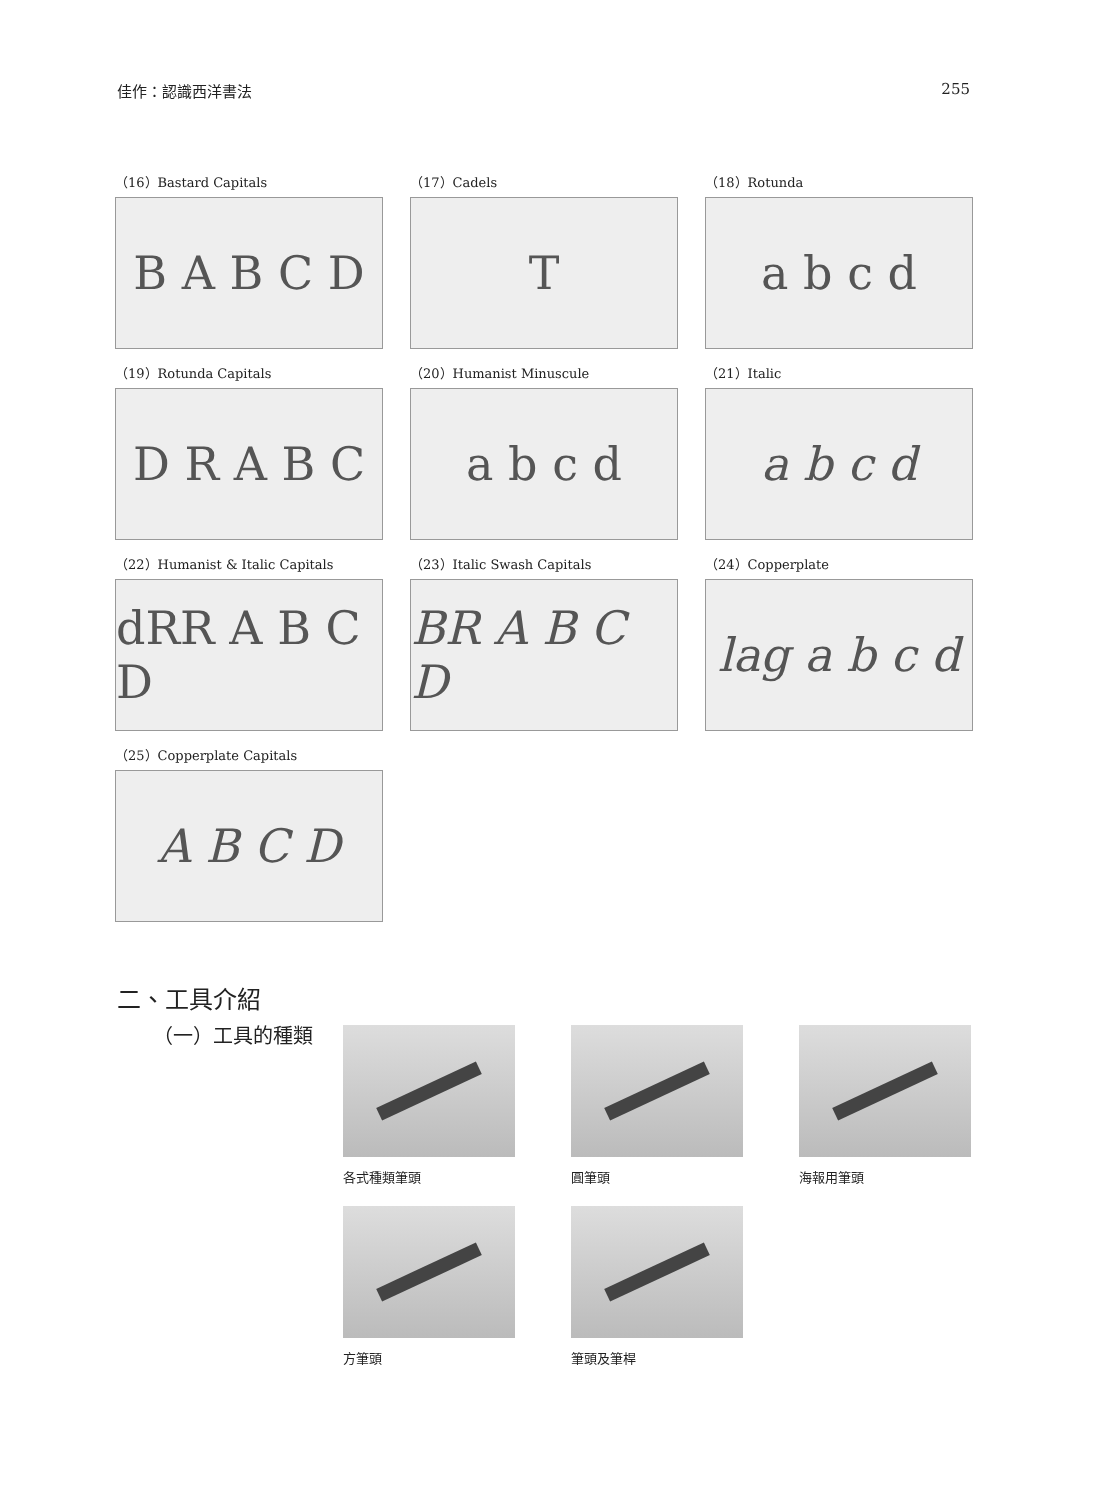佳作：認識西洋書法 255
（16）Bastard Capitals
B A B C D
（17）Cadels
T
（18）Rotunda
a b c d
（19）Rotunda Capitals
D R A B C
（20）Humanist Minuscule
a b c d
（21）Italic
a b c d
（22）Humanist & Italic Capitals
dRR A B C D
（23）Italic Swash Capitals
BR A B C D
（24）Copperplate
lag a b c d
（25）Copperplate Capitals
A B C D
二、工具介紹
（一）工具的種類
各式種類筆頭
圓筆頭
海報用筆頭
方筆頭
筆頭及筆桿